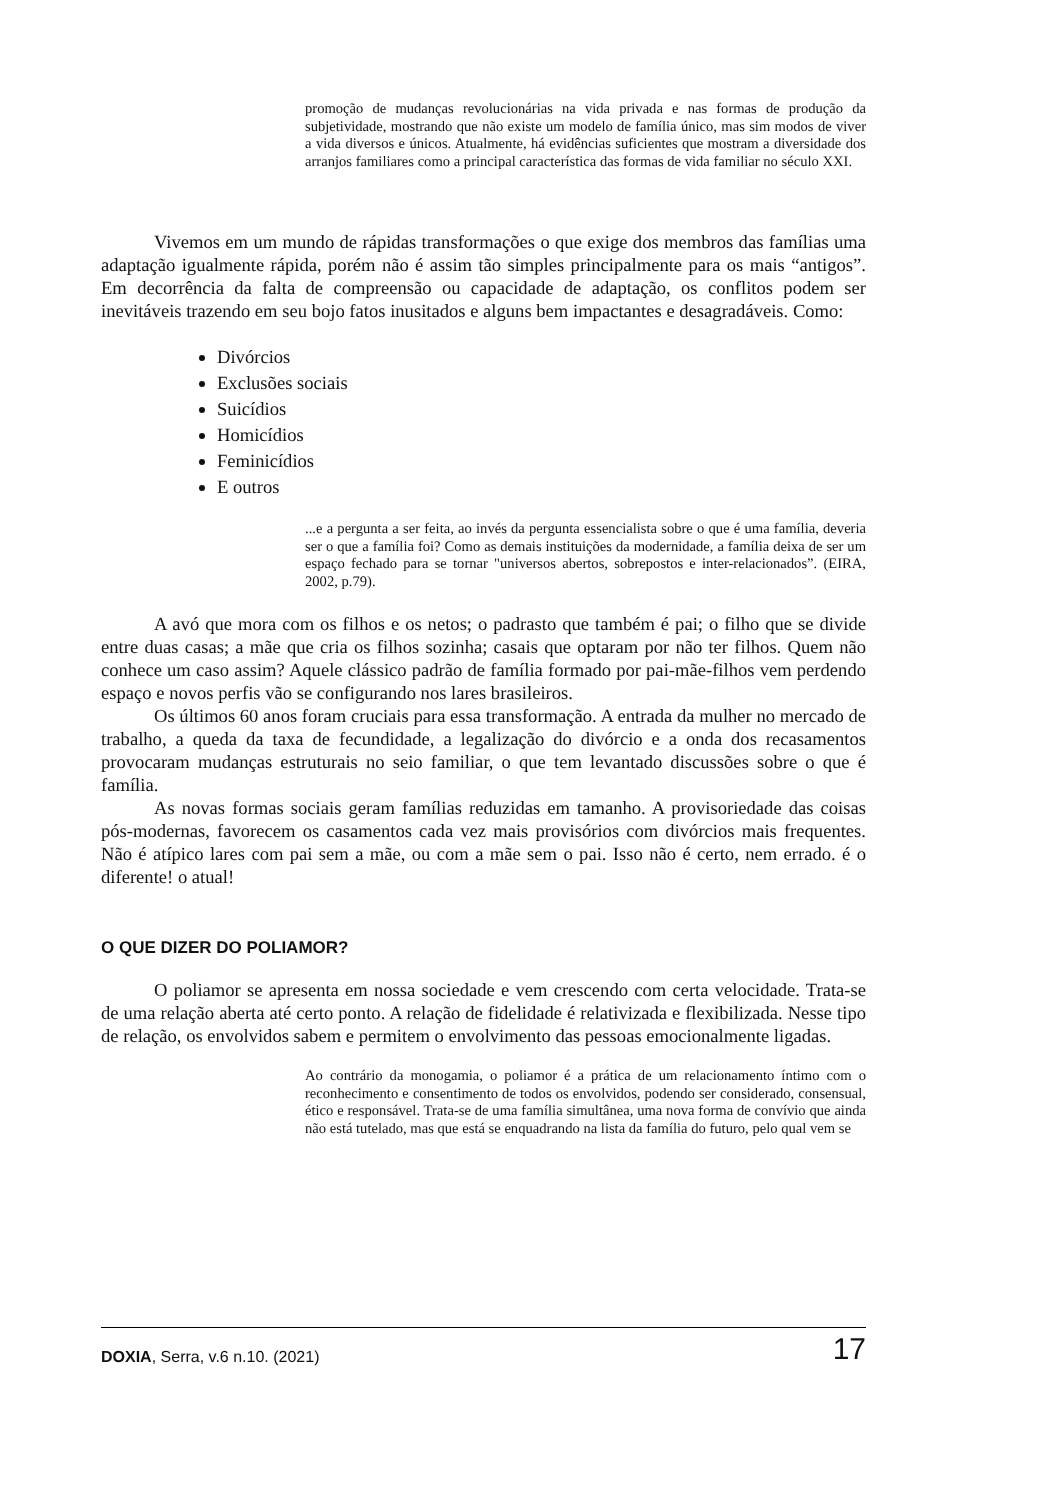promoção de mudanças revolucionárias na vida privada e nas formas de produção da subjetividade, mostrando que não existe um modelo de família único, mas sim modos de viver a vida diversos e únicos. Atualmente, há evidências suficientes que mostram a diversidade dos arranjos familiares como a principal característica das formas de vida familiar no século XXI.
Vivemos em um mundo de rápidas transformações o que exige dos membros das famílias uma adaptação igualmente rápida, porém não é assim tão simples principalmente para os mais “antigos”. Em decorrência da falta de compreensão ou capacidade de adaptação, os conflitos podem ser inevitáveis trazendo em seu bojo fatos inusitados e alguns bem impactantes e desagradáveis. Como:
Divórcios
Exclusões sociais
Suicídios
Homicídios
Feminicídios
E outros
...e a pergunta a ser feita, ao invés da pergunta essencialista sobre o que é uma família, deveria ser o que a família foi? Como as demais instituições da modernidade, a família deixa de ser um espaço fechado para se tornar "universos abertos, sobrepostos e inter-relacionados”. (EIRA, 2002, p.79).
A avó que mora com os filhos e os netos; o padrasto que também é pai; o filho que se divide entre duas casas; a mãe que cria os filhos sozinha; casais que optaram por não ter filhos. Quem não conhece um caso assim? Aquele clássico padrão de família formado por pai-mãe-filhos vem perdendo espaço e novos perfis vão se configurando nos lares brasileiros.
Os últimos 60 anos foram cruciais para essa transformação. A entrada da mulher no mercado de trabalho, a queda da taxa de fecundidade, a legalização do divórcio e a onda dos recasamentos provocaram mudanças estruturais no seio familiar, o que tem levantado discussões sobre o que é família.
As novas formas sociais geram famílias reduzidas em tamanho. A provisoriedade das coisas pós-modernas, favorecem os casamentos cada vez mais provisórios com divórcios mais frequentes. Não é atípico lares com pai sem a mãe, ou com a mãe sem o pai. Isso não é certo, nem errado. é o diferente! o atual!
O QUE DIZER DO POLIAMOR?
O poliamor se apresenta em nossa sociedade e vem crescendo com certa velocidade. Trata-se de uma relação aberta até certo ponto. A relação de fidelidade é relativizada e flexibilizada. Nesse tipo de relação, os envolvidos sabem e permitem o envolvimento das pessoas emocionalmente ligadas.
Ao contrário da monogamia, o poliamor é a prática de um relacionamento íntimo com o reconhecimento e consentimento de todos os envolvidos, podendo ser considerado, consensual, ético e responsável. Trata-se de uma família simultânea, uma nova forma de convívio que ainda não está tutelado, mas que está se enquadrando na lista da família do futuro, pelo qual vem se
DOXIA, Serra, v.6 n.10. (2021) 17